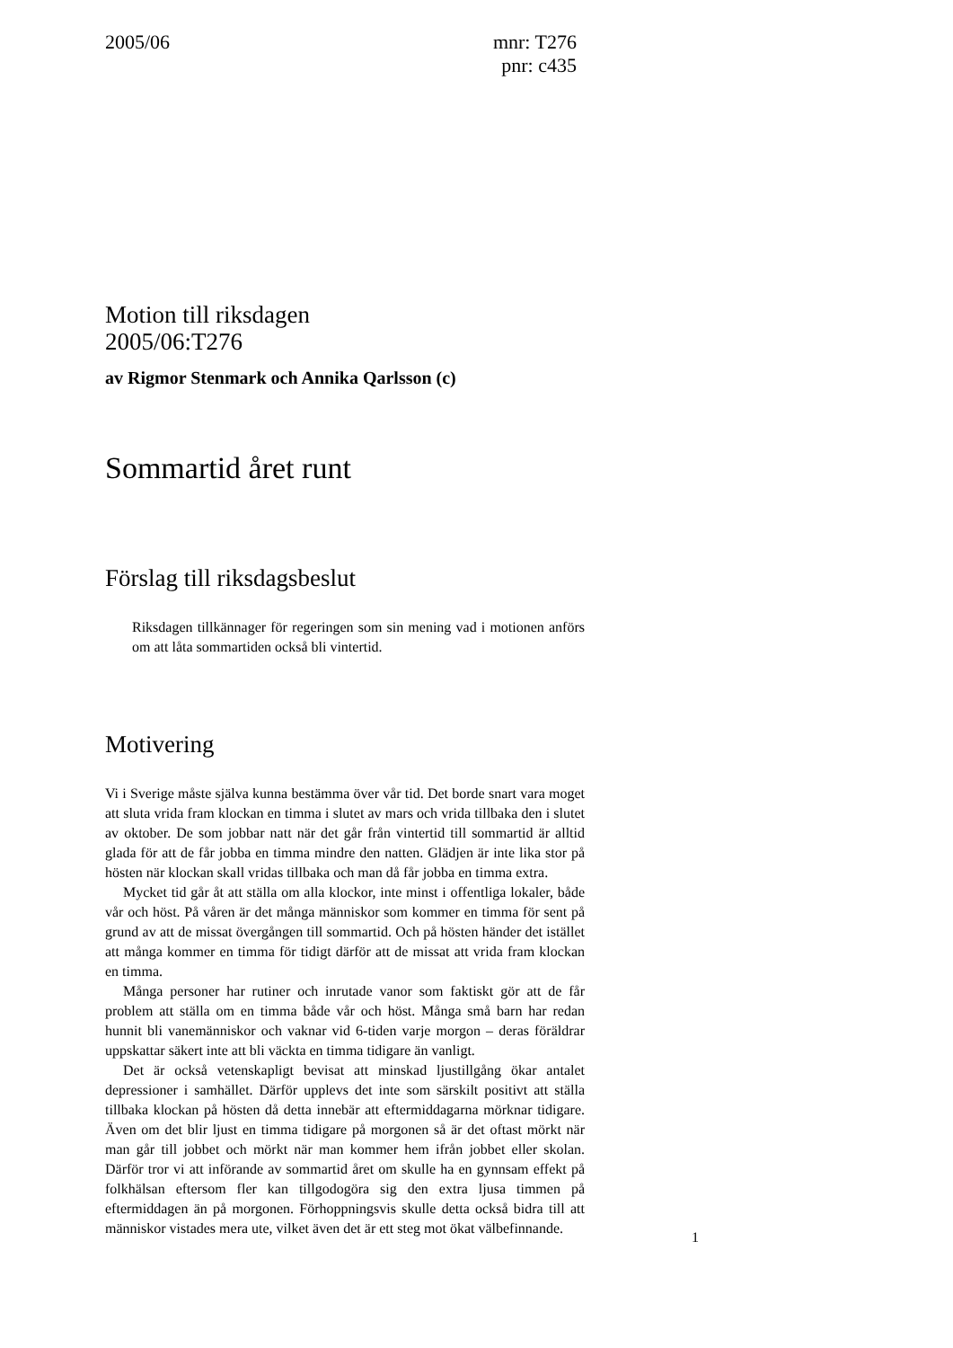2005/06
mnr: T276
pnr: c435
Motion till riksdagen
2005/06:T276
av Rigmor Stenmark och Annika Qarlsson (c)
Sommartid året runt
Förslag till riksdagsbeslut
Riksdagen tillkännager för regeringen som sin mening vad i motionen anförs om att låta sommartiden också bli vintertid.
Motivering
Vi i Sverige måste själva kunna bestämma över vår tid. Det borde snart vara moget att sluta vrida fram klockan en timma i slutet av mars och vrida tillbaka den i slutet av oktober. De som jobbar natt när det går från vintertid till sommartid är alltid glada för att de får jobba en timma mindre den natten. Glädjen är inte lika stor på hösten när klockan skall vridas tillbaka och man då får jobba en timma extra.
Mycket tid går åt att ställa om alla klockor, inte minst i offentliga lokaler, både vår och höst. På våren är det många människor som kommer en timma för sent på grund av att de missat övergången till sommartid. Och på hösten händer det istället att många kommer en timma för tidigt därför att de missat att vrida fram klockan en timma.
Många personer har rutiner och inrutade vanor som faktiskt gör att de får problem att ställa om en timma både vår och höst. Många små barn har redan hunnit bli vanemänniskor och vaknar vid 6-tiden varje morgon – deras föräldrar uppskattar säkert inte att bli väckta en timma tidigare än vanligt.
Det är också vetenskapligt bevisat att minskad ljustillgång ökar antalet depressioner i samhället. Därför upplevs det inte som särskilt positivt att ställa tillbaka klockan på hösten då detta innebär att eftermiddagarna mörknar tidigare. Även om det blir ljust en timma tidigare på morgonen så är det oftast mörkt när man går till jobbet och mörkt när man kommer hem ifrån jobbet eller skolan. Därför tror vi att införande av sommartid året om skulle ha en gynnsam effekt på folkhälsan eftersom fler kan tillgodogöra sig den extra ljusa timmen på eftermiddagen än på morgonen. Förhoppningsvis skulle detta också bidra till att människor vistades mera ute, vilket även det är ett steg mot ökat välbefinnande.
1